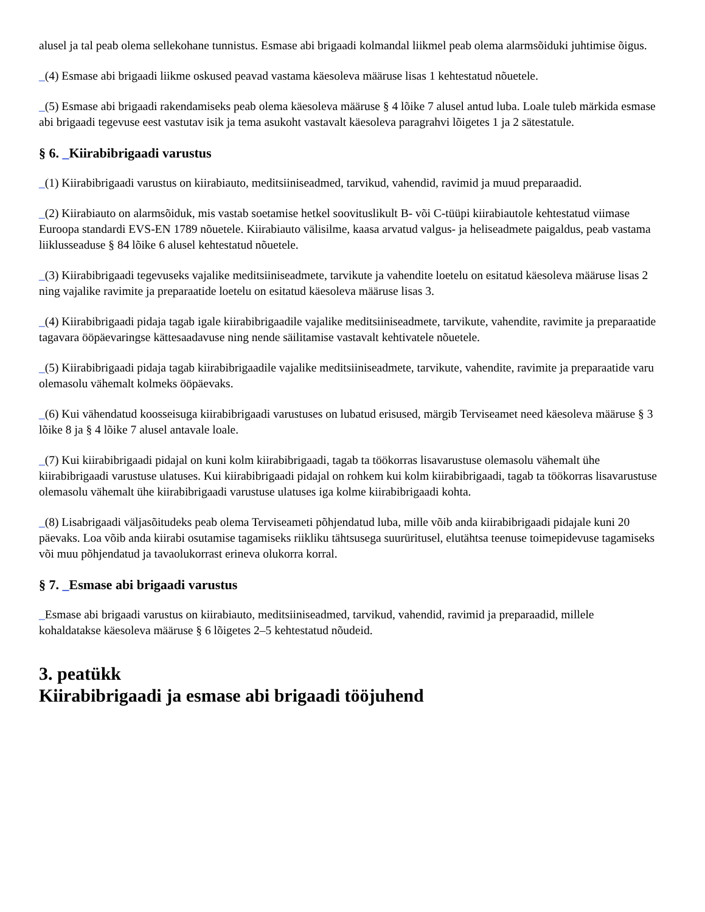alusel ja tal peab olema sellekohane tunnistus. Esmase abi brigaadi kolmandal liikmel peab olema alarmsõiduki juhtimise õigus.
_(4) Esmase abi brigaadi liikme oskused peavad vastama käesoleva määruse lisas 1 kehtestatud nõuetele.
_(5) Esmase abi brigaadi rakendamiseks peab olema käesoleva määruse § 4 lõike 7 alusel antud luba. Loale tuleb märkida esmase abi brigaadi tegevuse eest vastutav isik ja tema asukoht vastavalt käesoleva paragrahvi lõigetes 1 ja 2 sätestatule.
§ 6. _Kiirabibrigaadi varustus
_(1) Kiirabibrigaadi varustus on kiirabiauto, meditsiiniseadmed, tarvikud, vahendid, ravimid ja muud preparaadid.
_(2) Kiirabiauto on alarmsõiduk, mis vastab soetamise hetkel soovituslikult B- või C-tüüpi kiirabiautole kehtestatud viimase Euroopa standardi EVS-EN 1789 nõuetele. Kiirabiauto välisilme, kaasa arvatud valgus- ja heliseadmete paigaldus, peab vastama liiklusseaduse § 84 lõike 6 alusel kehtestatud nõuetele.
_(3) Kiirabibrigaadi tegevuseks vajalike meditsiiniseadmete, tarvikute ja vahendite loetelu on esitatud käesoleva määruse lisas 2 ning vajalike ravimite ja preparaatide loetelu on esitatud käesoleva määruse lisas 3.
_(4) Kiirabibrigaadi pidaja tagab igale kiirabibrigaadile vajalike meditsiiniseadmete, tarvikute, vahendite, ravimite ja preparaatide tagavara ööpäevaringse kättesaadavuse ning nende säilitamise vastavalt kehtivatele nõuetele.
_(5) Kiirabibrigaadi pidaja tagab kiirabibrigaadile vajalike meditsiiniseadmete, tarvikute, vahendite, ravimite ja preparaatide varu olemasolu vähemalt kolmeks ööpäevaks.
_(6) Kui vähendatud koosseisuga kiirabibrigaadi varustuses on lubatud erisused, märgib Terviseamet need käesoleva määruse § 3 lõike 8 ja § 4 lõike 7 alusel antavale loale.
_(7) Kui kiirabibrigaadi pidajal on kuni kolm kiirabibrigaadi, tagab ta töökorras lisavarustuse olemasolu vähemalt ühe kiirabibrigaadi varustuse ulatuses. Kui kiirabibrigaadi pidajal on rohkem kui kolm kiirabibrigaadi, tagab ta töökorras lisavarustuse olemasolu vähemalt ühe kiirabibrigaadi varustuse ulatuses iga kolme kiirabibrigaadi kohta.
_(8) Lisabrigaadi väljasõitudeks peab olema Terviseameti põhjendatud luba, mille võib anda kiirabibrigaadi pidajale kuni 20 päevaks. Loa võib anda kiirabi osutamise tagamiseks riikliku tähtsusega suurüritusel, elutähtsa teenuse toimepidevuse tagamiseks või muu põhjendatud ja tavaolukorrast erineva olukorra korral.
§ 7. _Esmase abi brigaadi varustus
_Esmase abi brigaadi varustus on kiirabiauto, meditsiiniseadmed, tarvikud, vahendid, ravimid ja preparaadid, millele kohaldatakse käesoleva määruse § 6 lõigetes 2–5 kehtestatud nõudeid.
3. peatükk
Kiirabibrigaadi ja esmase abi brigaadi tööjuhend